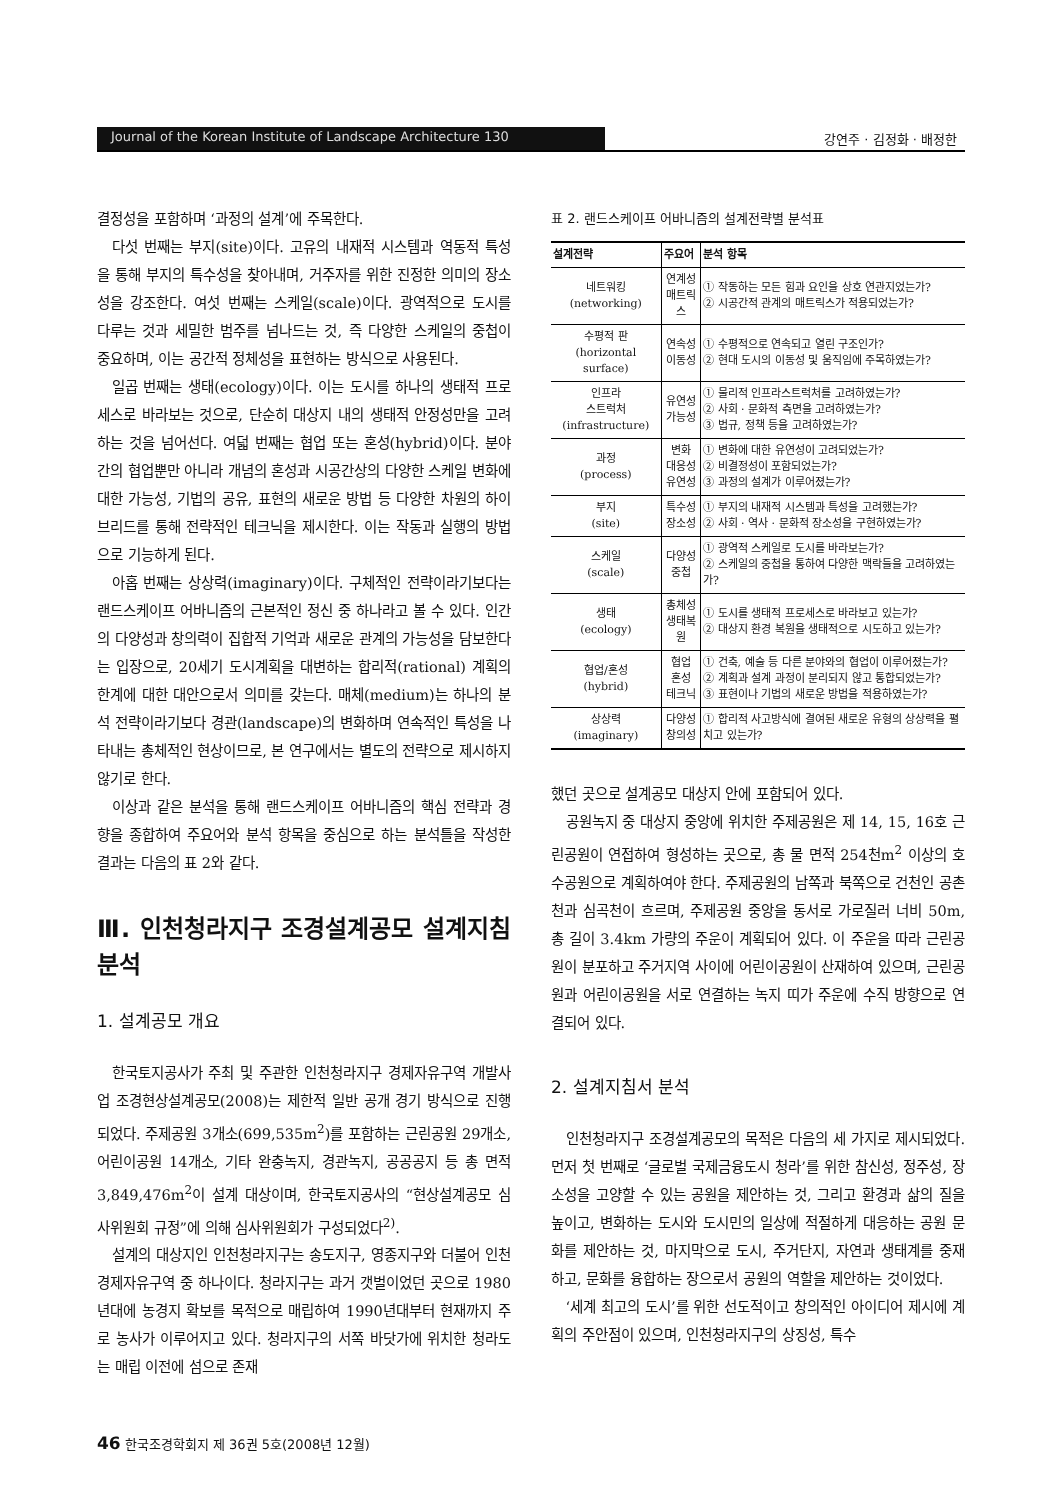Journal of the Korean Institute of Landscape Architecture 130 강연주 · 김정화 · 배정한
결정성을 포함하며 ‘과정의 설계’에 주목한다.
다섯 번째는 부지(site)이다. 고유의 내재적 시스템과 역동적 특성을 통해 부지의 특수성을 찾아내며, 거주자를 위한 진정한 의미의 장소성을 강조한다. 여섯 번째는 스케일(scale)이다. 광역적으로 도시를 다루는 것과 세밀한 범주를 넘나드는 것, 즉 다양한 스케일의 중첩이 중요하며, 이는 공간적 정체성을 표현하는 방식으로 사용된다.
일곱 번째는 생태(ecology)이다. 이는 도시를 하나의 생태적 프로세스로 바라보는 것으로, 단순히 대상지 내의 생태적 안정성만을 고려하는 것을 넘어선다. 여덟 번째는 협업 또는 혼성(hybrid)이다. 분야 간의 협업뿐만 아니라 개념의 혼성과 시공간상의 다양한 스케일 변화에 대한 가능성, 기법의 공유, 표현의 새로운 방법 등 다양한 차원의 하이브리드를 통해 전략적인 테크닉을 제시한다. 이는 작동과 실행의 방법으로 기능하게 된다.
아홉 번째는 상상력(imaginary)이다. 구체적인 전략이라기보다는 랜드스케이프 어바니즘의 근본적인 정신 중 하나라고 볼 수 있다. 인간의 다양성과 창의력이 집합적 기억과 새로운 관계의 가능성을 담보한다는 입장으로, 20세기 도시계획을 대변하는 합리적(rational) 계획의 한계에 대한 대안으로서 의미를 갖는다. 매체(medium)는 하나의 분석 전략이라기보다 경관(landscape)의 변화하며 연속적인 특성을 나타내는 총체적인 현상이므로, 본 연구에서는 별도의 전략으로 제시하지 않기로 한다.
이상과 같은 분석을 통해 랜드스케이프 어바니즘의 핵심 전략과 경향을 종합하여 주요어와 분석 항목을 중심으로 하는 분석틀을 작성한 결과는 다음의 표 2와 같다.
Ⅲ. 인천청라지구 조경설계공모 설계지침 분석
1. 설계공모 개요
한국토지공사가 주최 및 주관한 인천청라지구 경제자유구역 개발사업 조경현상설계공모(2008)는 제한적 일반 공개 경기 방식으로 진행되었다. 주제공원 3개소(699,535m<sup>2</sup>)를 포함하는 근린공원 29개소, 어린이공원 14개소, 기타 완충녹지, 경관녹지, 공공공지 등 총 면적 3,849,476m<sup>2</sup>이 설계 대상이며, 한국토지공사의 “현상설계공모 심사위원회 규정”에 의해 심사위원회가 구성되었다<sup>2)</sup>.
설계의 대상지인 인천청라지구는 송도지구, 영종지구와 더불어 인천경제자유구역 중 하나이다. 청라지구는 과거 갯벌이었던 곳으로 1980년대에 농경지 확보를 목적으로 매립하여 1990년대부터 현재까지 주로 농사가 이루어지고 있다. 청라지구의 서쪽 바닷가에 위치한 청라도는 매립 이전에 섬으로 존재
표 2. 랜드스케이프 어바니즘의 설계전략별 분석표
| 설계전략 | 주요어 | 분석 항목 |
| --- | --- | --- |
| 네트워킹 (networking) | 연계성 매트릭스 | ① 작동하는 모든 힘과 요인을 상호 연관지었는가? ② 시공간적 관계의 매트릭스가 적용되었는가? |
| 수평적 판 (horizontal surface) | 연속성 이동성 | ① 수평적으로 연속되고 열린 구조인가? ② 현대 도시의 이동성 및 움직임에 주목하였는가? |
| 인프라 스트럭처 (infrastructure) | 유연성 가능성 | ① 물리적 인프라스트럭처를 고려하였는가? ② 사회 · 문화적 측면을 고려하였는가? ③ 법규, 정책 등을 고려하였는가? |
| 과정 (process) | 변화 대응성 유연성 | ① 변화에 대한 유연성이 고려되었는가? ② 비결정성이 포함되었는가? ③ 과정의 설계가 이루어졌는가? |
| 부지 (site) | 특수성 장소성 | ① 부지의 내재적 시스템과 특성을 고려했는가? ② 사회 · 역사 · 문화적 장소성을 구현하였는가? |
| 스케일 (scale) | 다양성 중첩 | ① 광역적 스케일로 도시를 바라보는가? ② 스케일의 중첩을 통하여 다양한 맥락들을 고려하였는가? |
| 생태 (ecology) | 총체성 생태복원 | ① 도시를 생태적 프로세스로 바라보고 있는가? ② 대상지 환경 복원을 생태적으로 시도하고 있는가? |
| 협업/혼성 (hybrid) | 협업 혼성 테크닉 | ① 건축, 예술 등 다른 분야와의 협업이 이루어졌는가? ② 계획과 설계 과정이 분리되지 않고 통합되었는가? ③ 표현이나 기법의 새로운 방법을 적용하였는가? |
| 상상력 (imaginary) | 다양성 창의성 | ① 합리적 사고방식에 결여된 새로운 유형의 상상력을 펼치고 있는가? |
했던 곳으로 설계공모 대상지 안에 포함되어 있다.
공원녹지 중 대상지 중앙에 위치한 주제공원은 제 14, 15, 16호 근린공원이 연접하여 형성하는 곳으로, 총 물 면적 254천m<sup>2</sup> 이상의 호수공원으로 계획하여야 한다. 주제공원의 남쪽과 북쪽으로 건천인 공촌천과 심곡천이 흐르며, 주제공원 중앙을 동서로 가로질러 너비 50m, 총 길이 3.4km 가량의 주운이 계획되어 있다. 이 주운을 따라 근린공원이 분포하고 주거지역 사이에 어린이공원이 산재하여 있으며, 근린공원과 어린이공원을 서로 연결하는 녹지 띠가 주운에 수직 방향으로 연결되어 있다.
2. 설계지침서 분석
인천청라지구 조경설계공모의 목적은 다음의 세 가지로 제시되었다. 먼저 첫 번째로 ‘글로벌 국제금융도시 청라’를 위한 참신성, 정주성, 장소성을 고양할 수 있는 공원을 제안하는 것, 그리고 환경과 삶의 질을 높이고, 변화하는 도시와 도시민의 일상에 적절하게 대응하는 공원 문화를 제안하는 것, 마지막으로 도시, 주거단지, 자연과 생태계를 중재하고, 문화를 융합하는 장으로서 공원의 역할을 제안하는 것이었다.
‘세계 최고의 도시’를 위한 선도적이고 창의적인 아이디어 제시에 계획의 주안점이 있으며, 인천청라지구의 상징성, 특수
46 한국조경학회지 제 36권 5호(2008년 12월)